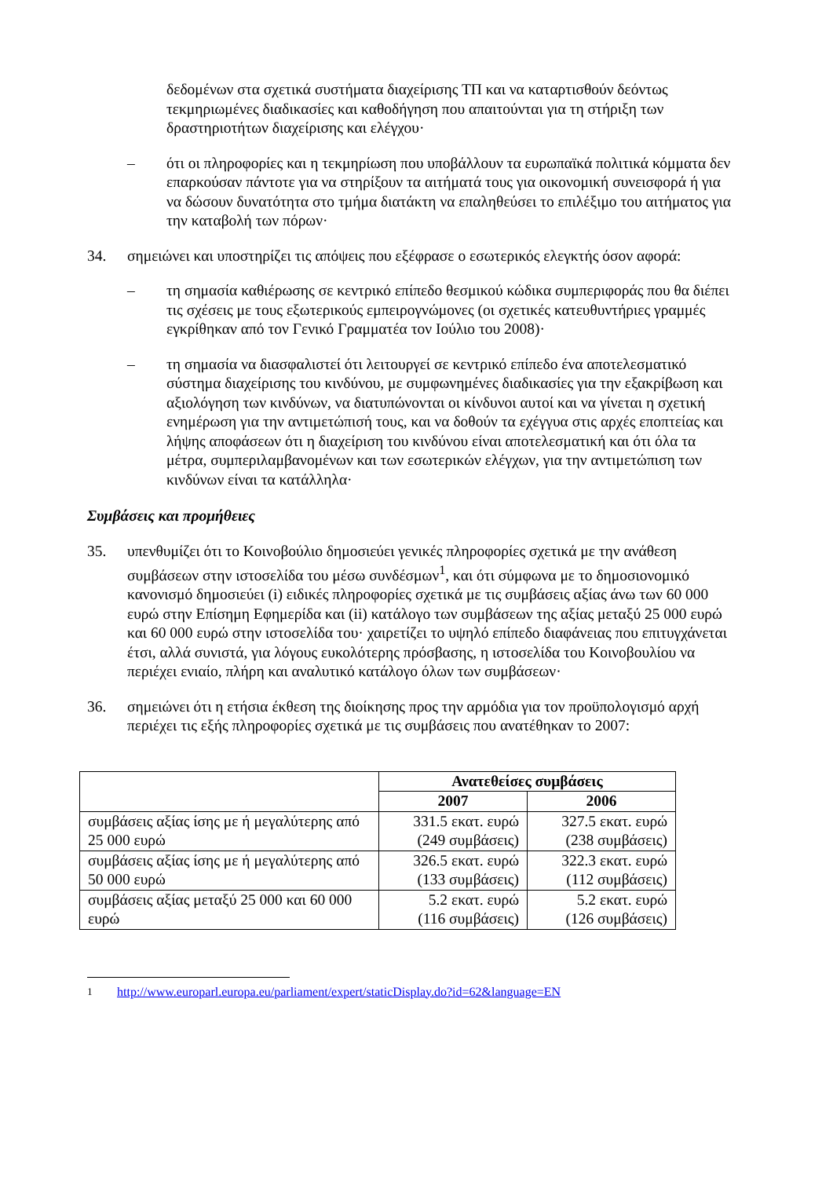δεδομένων στα σχετικά συστήματα διαχείρισης ΤΠ και να καταρτισθούν δεόντως τεκμηριωμένες διαδικασίες και καθοδήγηση που απαιτούνται για τη στήριξη των δραστηριοτήτων διαχείρισης και ελέγχου·
– ότι οι πληροφορίες και η τεκμηρίωση που υποβάλλουν τα ευρωπαϊκά πολιτικά κόμματα δεν επαρκούσαν πάντοτε για να στηρίξουν τα αιτήματά τους για οικονομική συνεισφορά ή για να δώσουν δυνατότητα στο τμήμα διατάκτη να επαληθεύσει το επιλέξιμο του αιτήματος για την καταβολή των πόρων·
34. σημειώνει και υποστηρίζει τις απόψεις που εξέφρασε ο εσωτερικός ελεγκτής όσον αφορά:
– τη σημασία καθιέρωσης σε κεντρικό επίπεδο θεσμικού κώδικα συμπεριφοράς που θα διέπει τις σχέσεις με τους εξωτερικούς εμπειρογνώμονες (οι σχετικές κατευθυντήριες γραμμές εγκρίθηκαν από τον Γενικό Γραμματέα τον Ιούλιο του 2008)·
– τη σημασία να διασφαλιστεί ότι λειτουργεί σε κεντρικό επίπεδο ένα αποτελεσματικό σύστημα διαχείρισης του κινδύνου, με συμφωνημένες διαδικασίες για την εξακρίβωση και αξιολόγηση των κινδύνων, να διατυπώνονται οι κίνδυνοι αυτοί και να γίνεται η σχετική ενημέρωση για την αντιμετώπισή τους, και να δοθούν τα εχέγγυα στις αρχές εποπτείας και λήψης αποφάσεων ότι η διαχείριση του κινδύνου είναι αποτελεσματική και ότι όλα τα μέτρα, συμπεριλαμβανομένων και των εσωτερικών ελέγχων, για την αντιμετώπιση των κινδύνων είναι τα κατάλληλα·
Συμβάσεις και προμήθειες
35. υπενθυμίζει ότι το Κοινοβούλιο δημοσιεύει γενικές πληροφορίες σχετικά με την ανάθεση συμβάσεων στην ιστοσελίδα του μέσω συνδέσμων<sup>1</sup>, και ότι σύμφωνα με το δημοσιονομικό κανονισμό δημοσιεύει (i) ειδικές πληροφορίες σχετικά με τις συμβάσεις αξίας άνω των 60 000 ευρώ στην Επίσημη Εφημερίδα και (ii) κατάλογο των συμβάσεων της αξίας μεταξύ 25 000 ευρώ και 60 000 ευρώ στην ιστοσελίδα του· χαιρετίζει το υψηλό επίπεδο διαφάνειας που επιτυγχάνεται έτσι, αλλά συνιστά, για λόγους ευκολότερης πρόσβασης, η ιστοσελίδα του Κοινοβουλίου να περιέχει ενιαίο, πλήρη και αναλυτικό κατάλογο όλων των συμβάσεων·
36. σημειώνει ότι η ετήσια έκθεση της διοίκησης προς την αρμόδια για τον προϋπολογισμό αρχή περιέχει τις εξής πληροφορίες σχετικά με τις συμβάσεις που ανατέθηκαν το 2007:
| | Ανατεθείσες συμβάσεις | |
| --- | --- | --- |
| | 2007 | 2006 |
| συμβάσεις αξίας ίσης με ή μεγαλύτερης από 25 000 ευρώ | 331.5 εκατ. ευρώ (249 συμβάσεις) | 327.5 εκατ. ευρώ (238 συμβάσεις) |
| συμβάσεις αξίας ίσης με ή μεγαλύτερης από 50 000 ευρώ | 326.5 εκατ. ευρώ (133 συμβάσεις) | 322.3 εκατ. ευρώ (112 συμβάσεις) |
| συμβάσεις αξίας μεταξύ 25 000 και 60 000 ευρώ | 5.2 εκατ. ευρώ (116 συμβάσεις) | 5.2 εκατ. ευρώ (126 συμβάσεις) |
<sup>1</sup> http://www.europarl.europa.eu/parliament/expert/staticDisplay.do?id=62&language=EN